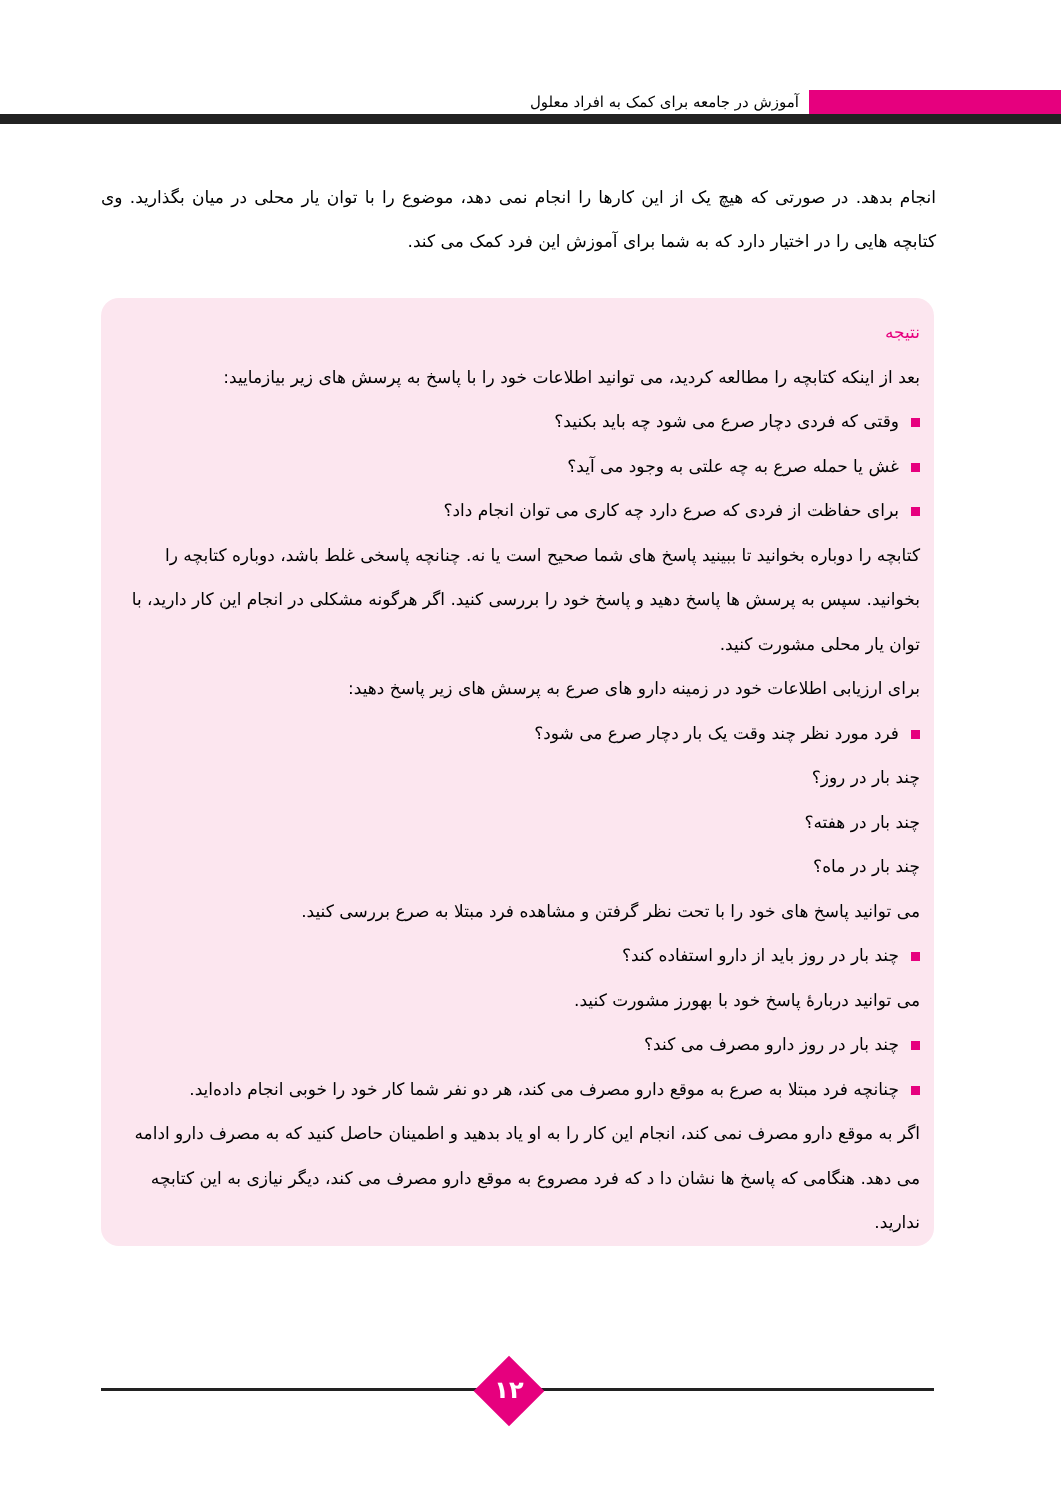آموزش در جامعه برای کمک به افراد معلول
انجام بدهد. در صورتی که هیچ یک از این کارها را انجام نمی دهد، موضوع را با توان یار محلی در میان بگذارید. وی کتابچه هایی را در اختیار دارد که به شما برای آموزش این فرد کمک می کند.
نتیجه
بعد از اینکه کتابچه را مطالعه کردید، می توانید اطلاعات خود را با پاسخ به پرسش های زیر بیازمایید:
وقتی که فردی دچار صرع می شود چه باید بکنید؟
غش یا حمله صرع به چه علتی به وجود می آید؟
برای حفاظت از فردی که صرع دارد چه کاری می توان انجام داد؟
کتابچه را دوباره بخوانید تا ببینید پاسخ های شما صحیح است یا نه. چنانچه پاسخی غلط باشد، دوباره کتابچه را بخوانید. سپس به پرسش ها پاسخ دهید و پاسخ خود را بررسی کنید. اگر هرگونه مشکلی در انجام این کار دارید، با توان یار محلی مشورت کنید.
برای ارزیابی اطلاعات خود در زمینه دارو های صرع به پرسش های زیر پاسخ دهید:
فرد مورد نظر چند وقت یک بار دچار صرع می شود؟
چند بار در روز؟
چند بار در هفته؟
چند بار در ماه؟
می توانید پاسخ های خود را با تحت نظر گرفتن و مشاهده فرد مبتلا به صرع بررسی کنید.
چند بار در روز باید از دارو استفاده کند؟
می توانید دربارهٔ پاسخ خود با بهورز مشورت کنید.
چند بار در روز دارو مصرف می کند؟
چنانچه فرد مبتلا به صرع به موقع دارو مصرف می کند، هر دو نفر شما کار خود را خوبی انجام داده‌اید.
اگر به موقع دارو مصرف نمی کند، انجام این کار را به او یاد بدهید و اطمینان حاصل کنید که به مصرف دارو ادامه می دهد. هنگامی که پاسخ ها نشان دا د که فرد مصروع به موقع دارو مصرف می کند، دیگر نیازی به این کتابچه ندارید.
۱۲